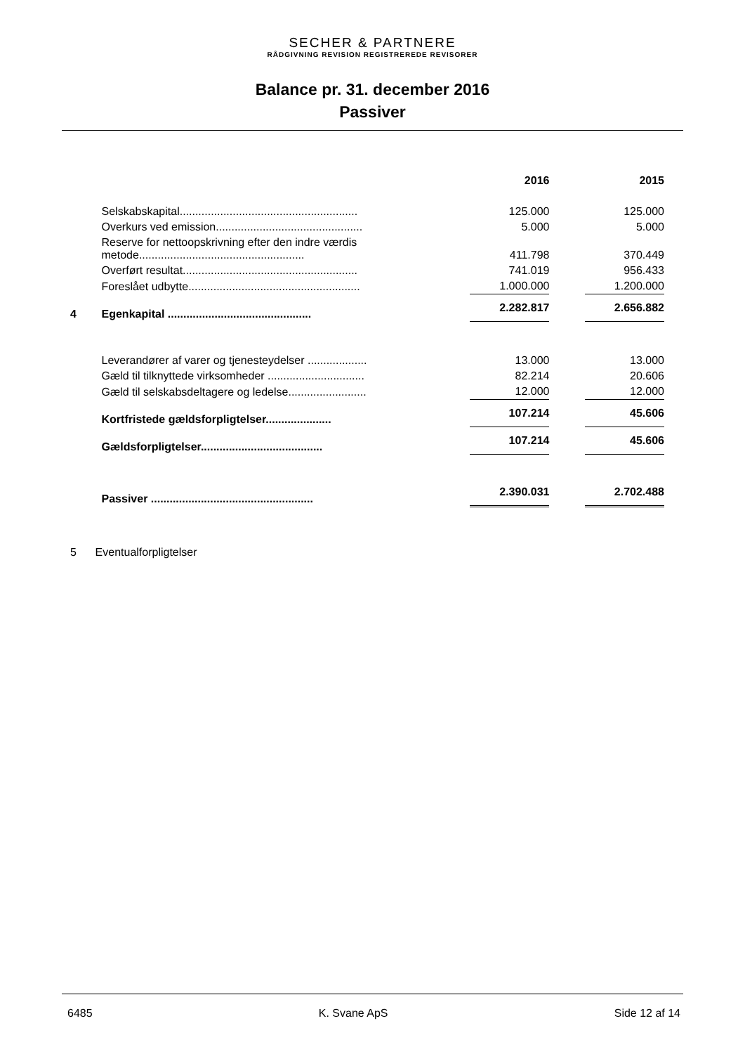SECHER & PARTNERE
RÅDGIVNING REVISION REGISTREREDE REVISORER
Balance pr. 31. december 2016
Passiver
| | | | 2016 | | 2015 |
| | Selskabskapital......................................................... | | 125.000 | | 125.000 |
| | Overkurs ved emission............................................... | | 5.000 | | 5.000 |
| | Reserve for nettoopskrivning efter den indre værdis metode..................................................... | | 411.798 | | 370.449 |
| | Overført resultat........................................................ | | 741.019 | | 956.433 |
| | Foreslået udbytte....................................................... | | 1.000.000 | | 1.200.000 |
| 4 | Egenkapital .............................................. | | 2.282.817 | | 2.656.882 |
| | Leverandører af varer og tjenesteydelser ................... | | 13.000 | | 13.000 |
| | Gæld til tilknyttede virksomheder ............................... | | 82.214 | | 20.606 |
| | Gæld til selskabsdeltagere og ledelse......................... | | 12.000 | | 12.000 |
| | Kortfristede gældsforpligtelser..................... | | 107.214 | | 45.606 |
| | Gældsforpligtelser....................................... | | 107.214 | | 45.606 |
| | Passiver .................................................... | | 2.390.031 | | 2.702.488 |
5 Eventualforpligtelser
6485 K. Svane ApS Side 12 af 14